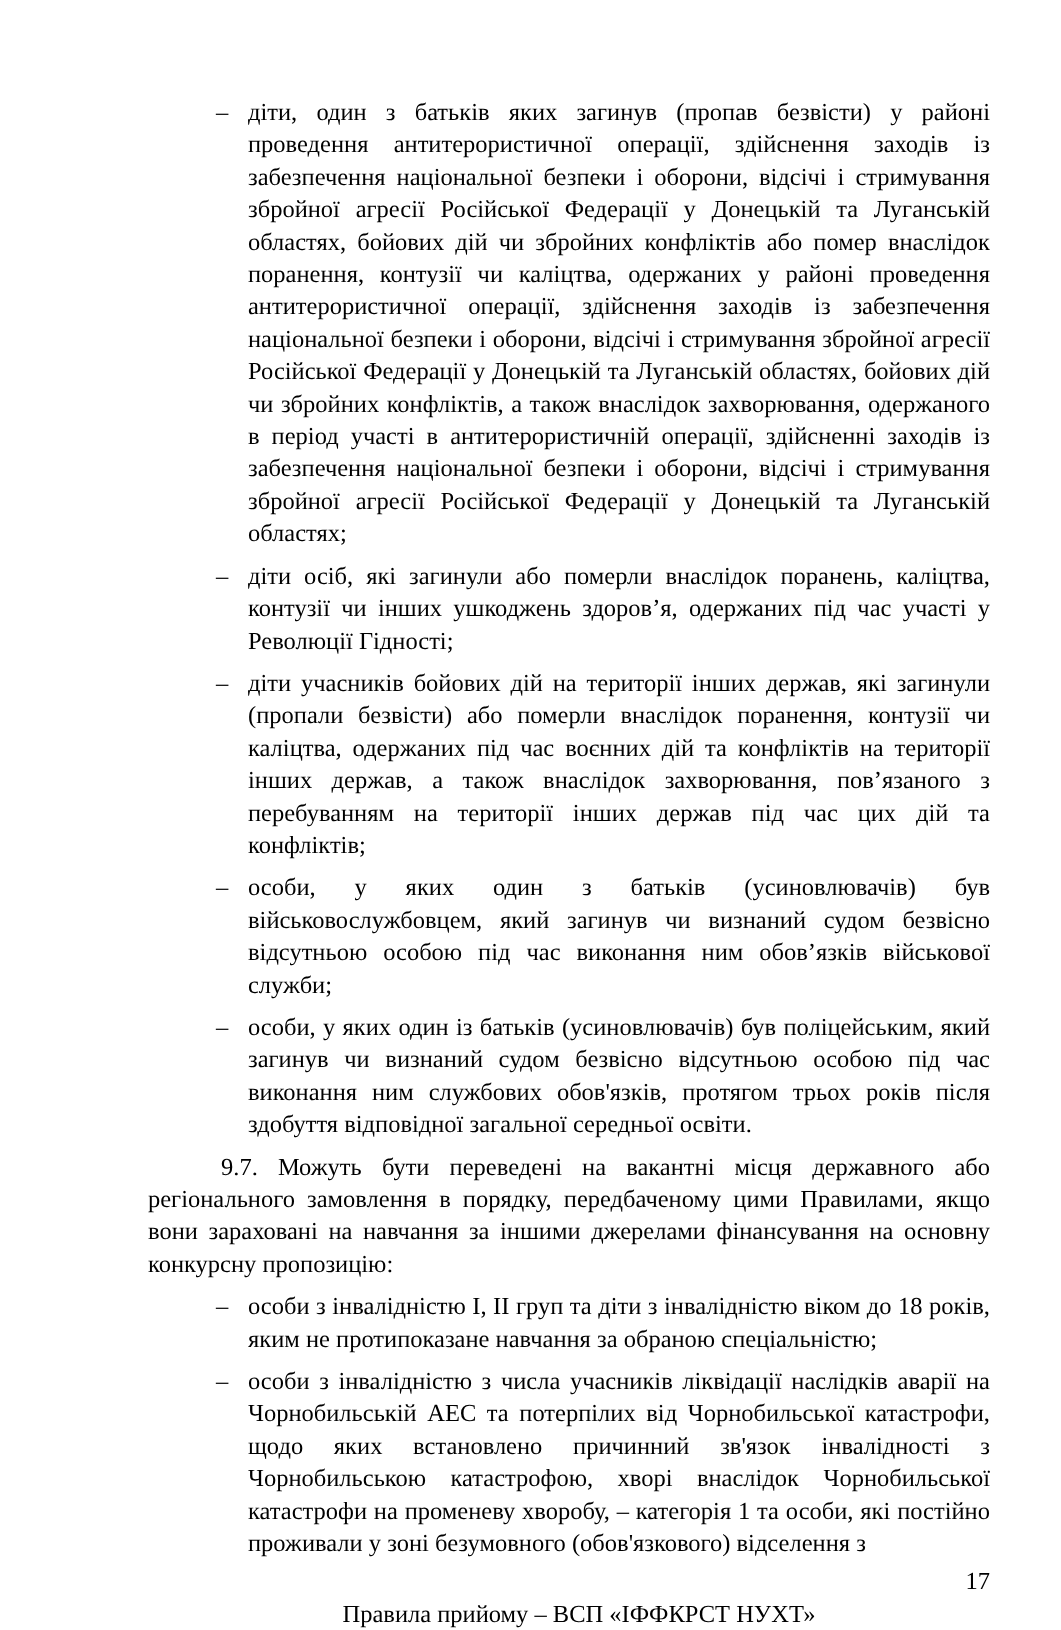– діти, один з батьків яких загинув (пропав безвісти) у районі проведення антитерористичної операції, здійснення заходів із забезпечення національної безпеки і оборони, відсічі і стримування збройної агресії Російської Федерації у Донецькій та Луганській областях, бойових дій чи збройних конфліктів або помер внаслідок поранення, контузії чи каліцтва, одержаних у районі проведення антитерористичної операції, здійснення заходів із забезпечення національної безпеки і оборони, відсічі і стримування збройної агресії Російської Федерації у Донецькій та Луганській областях, бойових дій чи збройних конфліктів, а також внаслідок захворювання, одержаного в період участі в антитерористичній операції, здійсненні заходів із забезпечення національної безпеки і оборони, відсічі і стримування збройної агресії Російської Федерації у Донецькій та Луганській областях;
– діти осіб, які загинули або померли внаслідок поранень, каліцтва, контузії чи інших ушкоджень здоров’я, одержаних під час участі у Революції Гідності;
– діти учасників бойових дій на території інших держав, які загинули (пропали безвісти) або померли внаслідок поранення, контузії чи каліцтва, одержаних під час воєнних дій та конфліктів на території інших держав, а також внаслідок захворювання, пов’язаного з перебуванням на території інших держав під час цих дій та конфліктів;
– особи, у яких один з батьків (усиновлювачів) був військовослужбовцем, який загинув чи визнаний судом безвісно відсутньою особою під час виконання ним обов’язків військової служби;
– особи, у яких один із батьків (усиновлювачів) був поліцейським, який загинув чи визнаний судом безвісно відсутньою особою під час виконання ним службових обов'язків, протягом трьох років після здобуття відповідної загальної середньої освіти.
9.7. Можуть бути переведені на вакантні місця державного або регіонального замовлення в порядку, передбаченому цими Правилами, якщо вони зараховані на навчання за іншими джерелами фінансування на основну конкурсну пропозицію:
– особи з інвалідністю I, II груп та діти з інвалідністю віком до 18 років, яким не протипоказане навчання за обраною спеціальністю;
– особи з інвалідністю з числа учасників ліквідації наслідків аварії на Чорнобильській АЕС та потерпілих від Чорнобильської катастрофи, щодо яких встановлено причинний зв'язок інвалідності з Чорнобильською катастрофою, хворі внаслідок Чорнобильської катастрофи на променеву хворобу, – категорія 1 та особи, які постійно проживали у зоні безумовного (обов'язкового) відселення з
17
Правила прийому – ВСП «ІФФКРСТ НУХТ»